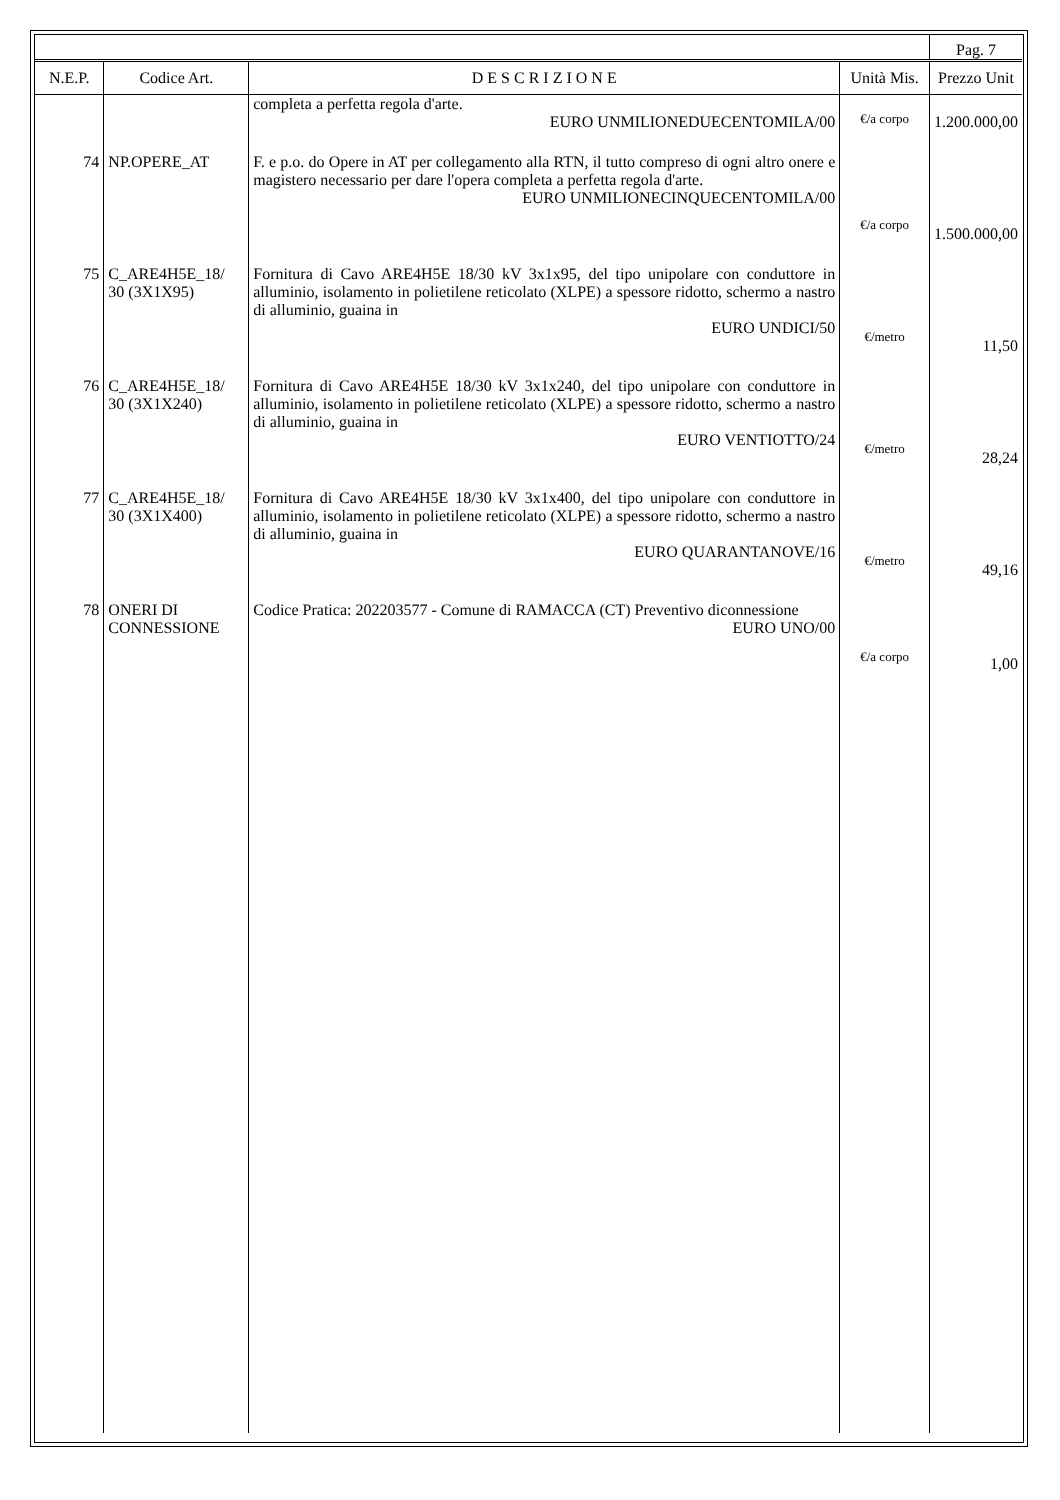| | | | | Pag. 7 |
| N.E.P. | Codice Art. | D E S C R I Z I O N E | Unità Mis. | Prezzo Unit |
| | | completa a perfetta regola d'arte. EURO UNMILIONEDUECENTOMILA/00 | €/a corpo | 1.200.000,00 |
| 74 | NP.OPERE_AT | F. e p.o. do Opere in AT per collegamento alla RTN, il tutto compreso di ogni altro onere e magistero necessario per dare l'opera completa a perfetta regola d'arte. EURO UNMILIONECINQUECENTOMILA/00 | €/a corpo | 1.500.000,00 |
| 75 | C_ARE4H5E_18/ 30 (3X1X95) | Fornitura di Cavo ARE4H5E 18/30 kV 3x1x95, del tipo unipolare con conduttore in alluminio, isolamento in polietilene reticolato (XLPE) a spessore ridotto, schermo a nastro di alluminio, guaina in EURO UNDICI/50 | €/metro | 11,50 |
| 76 | C_ARE4H5E_18/ 30 (3X1X240) | Fornitura di Cavo ARE4H5E 18/30 kV 3x1x240, del tipo unipolare con conduttore in alluminio, isolamento in polietilene reticolato (XLPE) a spessore ridotto, schermo a nastro di alluminio, guaina in EURO VENTIOTTO/24 | €/metro | 28,24 |
| 77 | C_ARE4H5E_18/ 30 (3X1X400) | Fornitura di Cavo ARE4H5E 18/30 kV 3x1x400, del tipo unipolare con conduttore in alluminio, isolamento in polietilene reticolato (XLPE) a spessore ridotto, schermo a nastro di alluminio, guaina in EURO QUARANTANOVE/16 | €/metro | 49,16 |
| 78 | ONERI DI CONNESSIONE | Codice Pratica: 202203577 - Comune di RAMACCA (CT) Preventivo diconnessione EURO UNO/00 | €/a corpo | 1,00 |